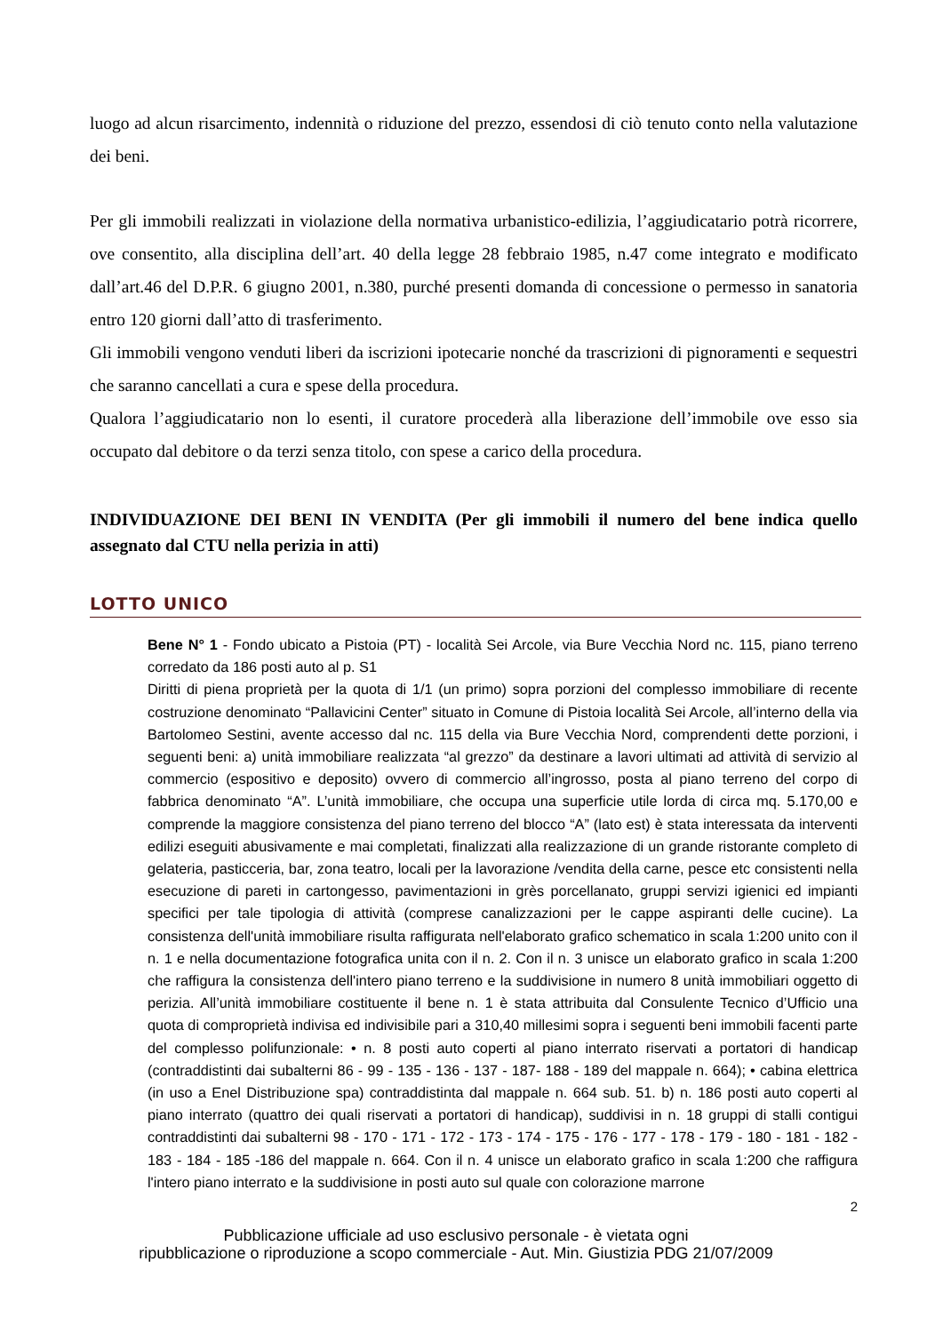luogo ad alcun risarcimento, indennità o riduzione del prezzo, essendosi di ciò tenuto conto nella valutazione dei beni.
Per gli immobili realizzati in violazione della normativa urbanistico-edilizia, l’aggiudicatario potrà ricorrere, ove consentito, alla disciplina dell’art. 40 della legge 28 febbraio 1985, n.47 come integrato e modificato dall’art.46 del D.P.R. 6 giugno 2001, n.380, purché presenti domanda di concessione o permesso in sanatoria entro 120 giorni dall’atto di trasferimento.
Gli immobili vengono venduti liberi da iscrizioni ipotecarie nonché da trascrizioni di pignoramenti e sequestri che saranno cancellati a cura e spese della procedura.
Qualora l’aggiudicatario non lo esenti, il curatore procederà alla liberazione dell’immobile ove esso sia occupato dal debitore o da terzi senza titolo, con spese a carico della procedura.
INDIVIDUAZIONE DEI BENI IN VENDITA (Per gli immobili il numero del bene indica quello assegnato dal CTU nella perizia in atti)
LOTTO UNICO
Bene N° 1 - Fondo ubicato a Pistoia (PT) - località Sei Arcole, via Bure Vecchia Nord nc. 115, piano terreno corredato da 186 posti auto al p. S1
Diritti di piena proprietà per la quota di 1/1 (un primo) sopra porzioni del complesso immobiliare di recente costruzione denominato “Pallavicini Center” situato in Comune di Pistoia località Sei Arcole, all’interno della via Bartolomeo Sestini, avente accesso dal nc. 115 della via Bure Vecchia Nord, comprendenti dette porzioni, i seguenti beni: a) unità immobiliare realizzata “al grezzo” da destinare a lavori ultimati ad attività di servizio al commercio (espositivo e deposito) ovvero di commercio all’ingrosso, posta al piano terreno del corpo di fabbrica denominato “A”. L’unità immobiliare, che occupa una superficie utile lorda di circa mq. 5.170,00 e comprende la maggiore consistenza del piano terreno del blocco “A” (lato est) è stata interessata da interventi edilizi eseguiti abusivamente e mai completati, finalizzati alla realizzazione di un grande ristorante completo di gelateria, pasticceria, bar, zona teatro, locali per la lavorazione /vendita della carne, pesce etc consistenti nella esecuzione di pareti in cartongesso, pavimentazioni in grès porcellanato, gruppi servizi igienici ed impianti specifici per tale tipologia di attività (comprese canalizzazioni per le cappe aspiranti delle cucine). La consistenza dell'unità immobiliare risulta raffigurata nell'elaborato grafico schematico in scala 1:200 unito con il n. 1 e nella documentazione fotografica unita con il n. 2. Con il n. 3 unisce un elaborato grafico in scala 1:200 che raffigura la consistenza dell'intero piano terreno e la suddivisione in numero 8 unità immobiliari oggetto di perizia. All’unità immobiliare costituente il bene n. 1 è stata attribuita dal Consulente Tecnico d’Ufficio una quota di comproprietà indivisa ed indivisibile pari a 310,40 millesimi sopra i seguenti beni immobili facenti parte del complesso polifunzionale: • n. 8 posti auto coperti al piano interrato riservati a portatori di handicap (contraddistinti dai subalterni 86 - 99 - 135 - 136 - 137 - 187- 188 - 189 del mappale n. 664); • cabina elettrica (in uso a Enel Distribuzione spa) contraddistinta dal mappale n. 664 sub. 51. b) n. 186 posti auto coperti al piano interrato (quattro dei quali riservati a portatori di handicap), suddivisi in n. 18 gruppi di stalli contigui contraddistinti dai subalterni 98 - 170 - 171 - 172 - 173 - 174 - 175 - 176 - 177 - 178 - 179 - 180 - 181 - 182 - 183 - 184 - 185 -186 del mappale n. 664. Con il n. 4 unisce un elaborato grafico in scala 1:200 che raffigura l'intero piano interrato e la suddivisione in posti auto sul quale con colorazione marrone
2
Pubblicazione ufficiale ad uso esclusivo personale - è vietata ogni
ripubblicazione o riproduzione a scopo commerciale - Aut. Min. Giustizia PDG 21/07/2009